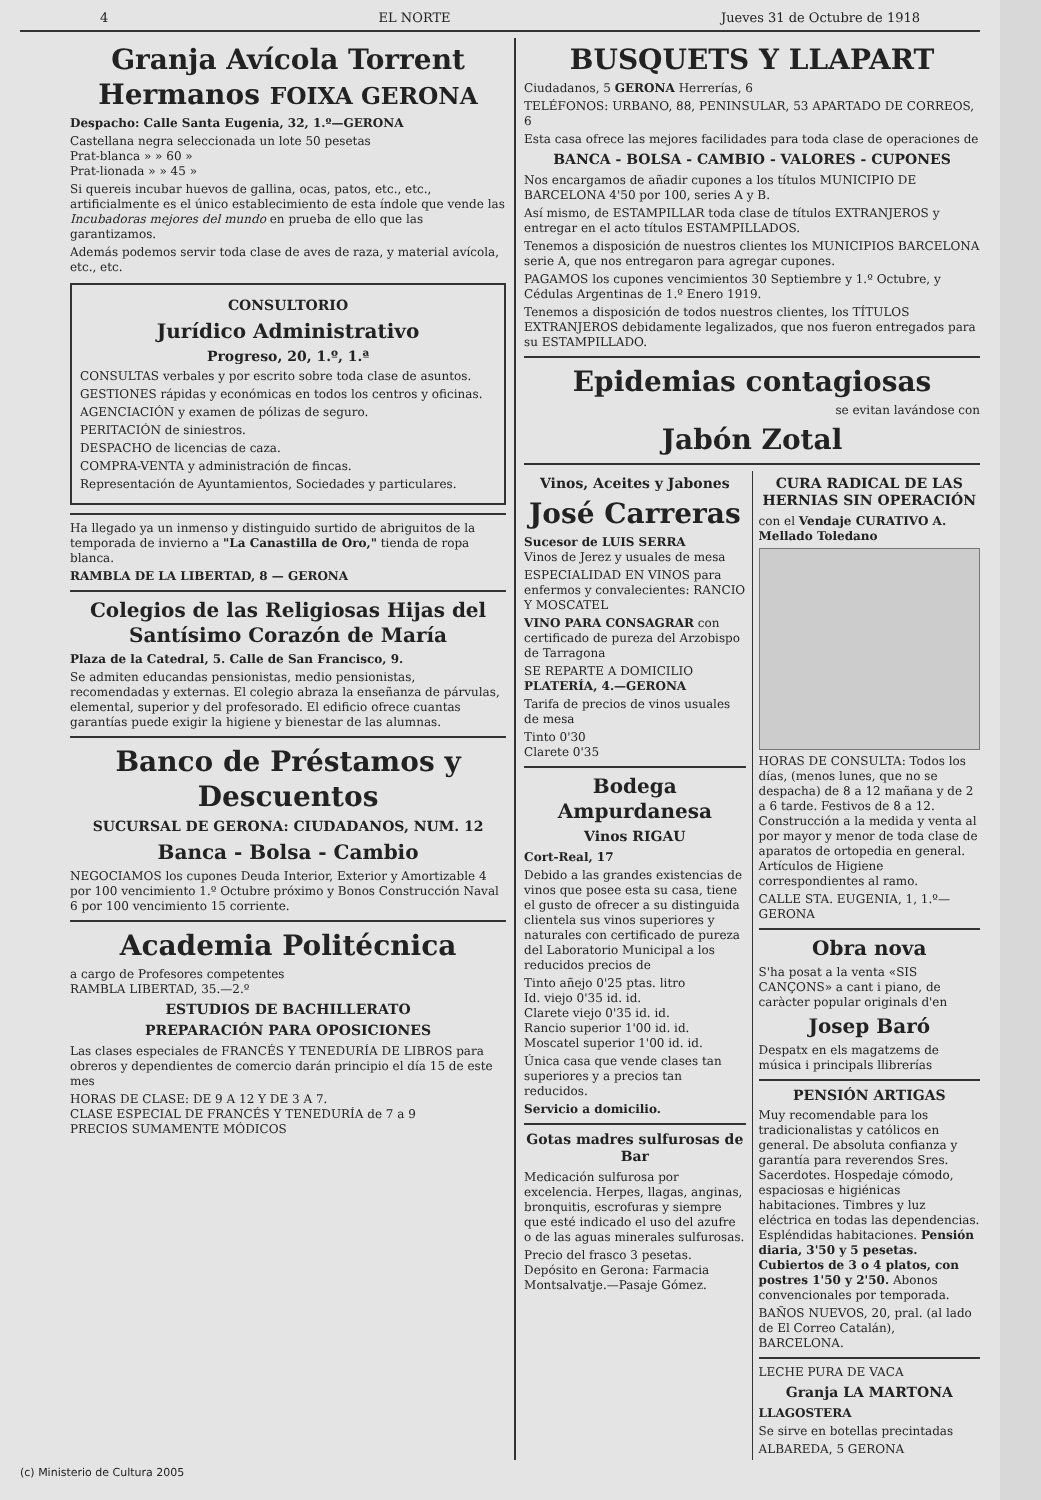4 EL NORTE Jueves 31 de Octubre de 1918
Granja Avícola Torrent Hermanos FOIXA GERONA
Despacho: Calle Santa Eugenia, 32, 1.º—GERONA
Castellana negra seleccionada un lote 50 pesetas
Prat-blanca » » 60 »
Prat-lionada » » 45 »
Si quereis incubar huevos de gallina, ocas, patos, etc., etc., artificialmente es el único establecimiento de esta índole que vende las Incubadoras mejores del mundo en prueba de ello que las garantizamos.
Además podemos servir toda clase de aves de raza, y material avícola, etc., etc.
CONSULTORIO
Jurídico Administrativo
Progreso, 20, 1.º, 1.ª
CONSULTAS verbales y por escrito sobre toda clase de asuntos.
GESTIONES rápidas y económicas en todos los centros y oficinas.
AGENCIACIÓN y examen de pólizas de seguro.
PERITACIÓN de siniestros.
DESPACHO de licencias de caza.
COMPRA-VENTA y administración de fincas.
Representación de Ayuntamientos, Sociedades y particulares.
Ha llegado ya un inmenso y distinguido surtido de abriguitos de la temporada de invierno a "La Canastilla de Oro," tienda de ropa blanca.
RAMBLA DE LA LIBERTAD, 8 — GERONA
Colegios de las Religiosas Hijas del Santísimo Corazón de María
Plaza de la Catedral, 5. Calle de San Francisco, 9.
Se admiten educandas pensionistas, medio pensionistas, recomendadas y externas. El colegio abraza la enseñanza de párvulas, elemental, superior y del profesorado. El edificio ofrece cuantas garantías puede exigir la higiene y bienestar de las alumnas.
Banco de Préstamos y Descuentos
SUCURSAL DE GERONA: CIUDADANOS, NUM. 12
Banca - Bolsa - Cambio
NEGOCIAMOS los cupones Deuda Interior, Exterior y Amortizable 4 por 100 vencimiento 1.º Octubre próximo y Bonos Construcción Naval 6 por 100 vencimiento 15 corriente.
Academia Politécnica
a cargo de Profesores competentes
RAMBLA LIBERTAD, 35.—2.º
ESTUDIOS DE BACHILLERATO
PREPARACIÓN PARA OPOSICIONES
Las clases especiales de FRANCÉS Y TENEDURÍA DE LIBROS para obreros y dependientes de comercio darán principio el día 15 de este mes
HORAS DE CLASE: DE 9 A 12 Y DE 3 A 7.
CLASE ESPECIAL DE FRANCÉS Y TENEDURÍA de 7 a 9
PRECIOS SUMAMENTE MÓDICOS
BUSQUETS Y LLAPART
Ciudadanos, 5 GERONA Herrerías, 6
TELÉFONOS: URBANO, 88, PENINSULAR, 53 APARTADO DE CORREOS, 6
Esta casa ofrece las mejores facilidades para toda clase de operaciones de
BANCA - BOLSA - CAMBIO - VALORES - CUPONES
Nos encargamos de añadir cupones a los títulos MUNICIPIO DE BARCELONA 4'50 por 100, series A y B.
Así mismo, de ESTAMPILLAR toda clase de títulos EXTRANJEROS y entregar en el acto títulos ESTAMPILLADOS.
Tenemos a disposición de nuestros clientes los MUNICIPIOS BARCELONA serie A, que nos entregaron para agregar cupones.
PAGAMOS los cupones vencimientos 30 Septiembre y 1.º Octubre, y Cédulas Argentinas de 1.º Enero 1919.
Tenemos a disposición de todos nuestros clientes, los TÍTULOS EXTRANJEROS debidamente legalizados, que nos fueron entregados para su ESTAMPILLADO.
Epidemias contagiosas
se evitan lavándose con
Jabón Zotal
Vinos, Aceites y Jabones
José Carreras
Sucesor de LUIS SERRA
Vinos de Jerez y usuales de mesa
ESPECIALIDAD EN VINOS para enfermos y convalecientes: RANCIO Y MOSCATEL
VINO PARA CONSAGRAR con certificado de pureza del Arzobispo de Tarragona
SE REPARTE A DOMICILIO
PLATERÍA, 4.—GERONA
Tarifa de precios de vinos usuales de mesa
Tinto 0'30
Clarete 0'35
Bodega Ampurdanesa
Vinos RIGAU
Cort-Real, 17
Debido a las grandes existencias de vinos que posee esta su casa, tiene el gusto de ofrecer a su distinguida clientela sus vinos superiores y naturales con certificado de pureza del Laboratorio Municipal a los reducidos precios de
Tinto añejo 0'25 ptas. litro
Id. viejo 0'35 id. id.
Clarete viejo 0'35 id. id.
Rancio superior 1'00 id. id.
Moscatel superior 1'00 id. id.
Única casa que vende clases tan superiores y a precios tan reducidos.
Servicio a domicilio.
Gotas madres sulfurosas de Bar
Medicación sulfurosa por excelencia. Herpes, llagas, anginas, bronquitis, escrofuras y siempre que esté indicado el uso del azufre o de las aguas minerales sulfurosas.
Precio del frasco 3 pesetas.
Depósito en Gerona: Farmacia Montsalvatje.—Pasaje Gómez.
CURA RADICAL DE LAS HERNIAS SIN OPERACIÓN
con el Vendaje CURATIVO A. Mellado Toledano
HORAS DE CONSULTA: Todos los días, (menos lunes, que no se despacha) de 8 a 12 mañana y de 2 a 6 tarde. Festivos de 8 a 12. Construcción a la medida y venta al por mayor y menor de toda clase de aparatos de ortopedia en general. Artículos de Higiene correspondientes al ramo.
CALLE STA. EUGENIA, 1, 1.º—GERONA
Obra nova
S'ha posat a la venta «SIS CANÇONS» a cant i piano, de caràcter popular originals d'en
Josep Baró
Despatx en els magatzems de música i principals llibrerías
PENSIÓN ARTIGAS
Muy recomendable para los tradicionalistas y católicos en general. De absoluta confianza y garantía para reverendos Sres. Sacerdotes. Hospedaje cómodo, espaciosas e higiénicas habitaciones. Timbres y luz eléctrica en todas las dependencias. Espléndidas habitaciones. Pensión diaria, 3'50 y 5 pesetas. Cubiertos de 3 o 4 platos, con postres 1'50 y 2'50. Abonos convencionales por temporada.
BAÑOS NUEVOS, 20, pral. (al lado de El Correo Catalán), BARCELONA.
LECHE PURA DE VACA
Granja LA MARTONA
LLAGOSTERA
Se sirve en botellas precintadas
ALBAREDA, 5 GERONA
(c) Ministerio de Cultura 2005